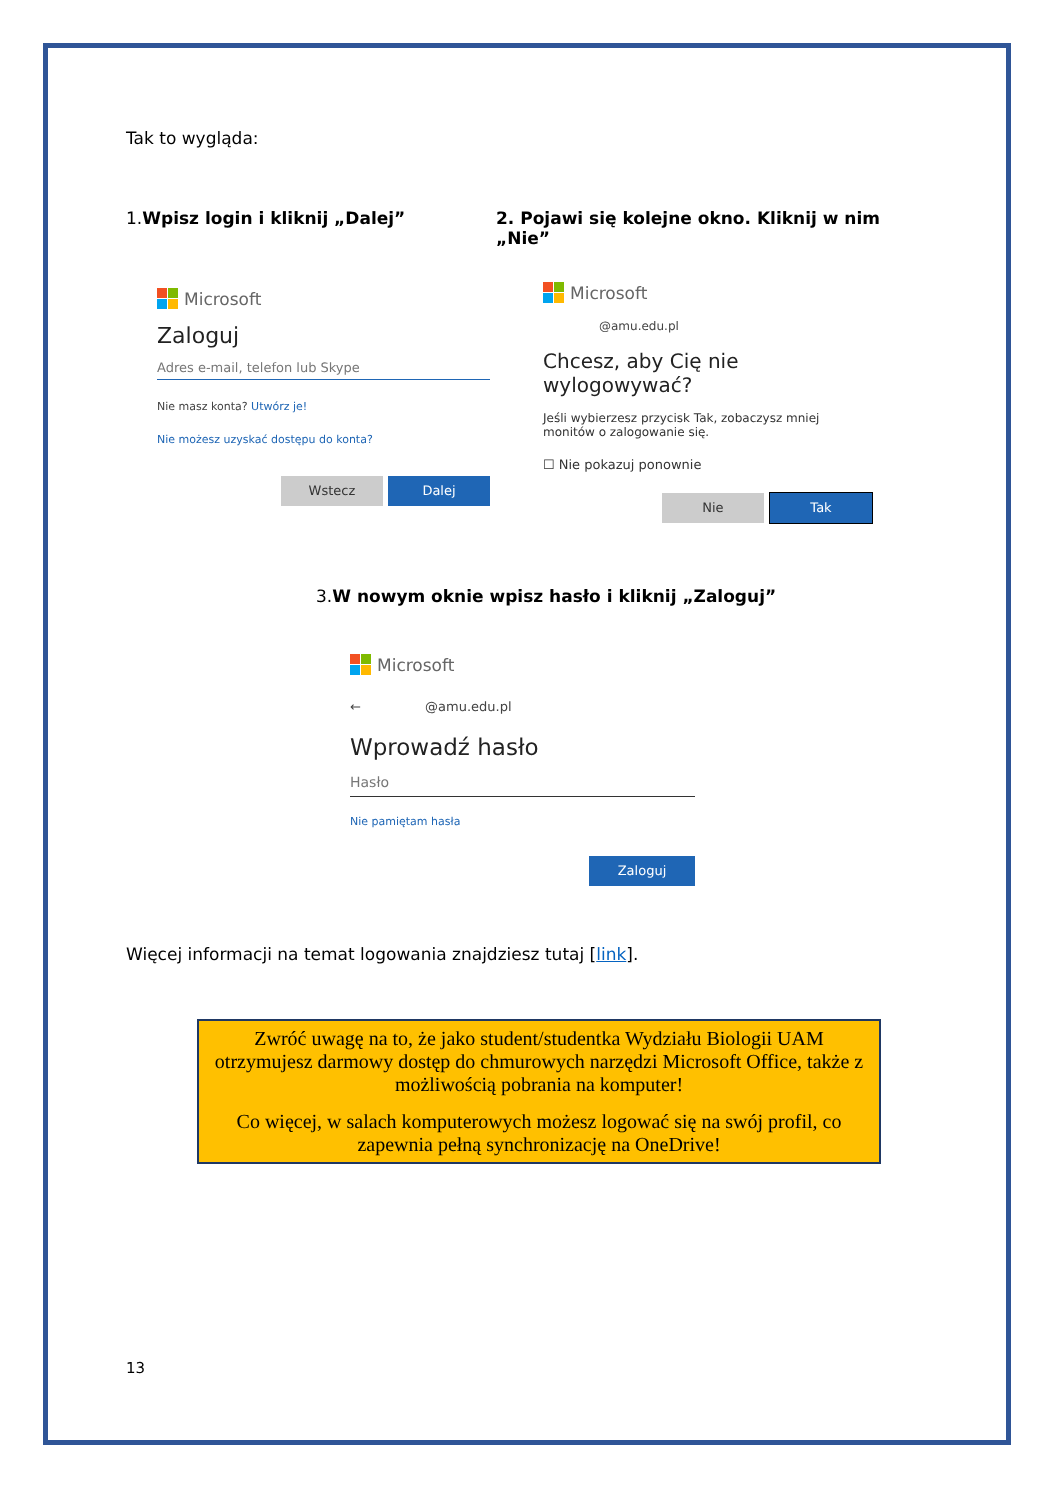Tak to wygląda:
1.Wpisz login i kliknij „Dalej”
Microsoft
Zaloguj
Adres e-mail, telefon lub Skype
Nie masz konta? Utwórz je!
Nie możesz uzyskać dostępu do konta?
Wstecz Dalej
2. Pojawi się kolejne okno. Kliknij w nim „Nie”
Microsoft
@amu.edu.pl
Chcesz, aby Cię nie wylogowywać?
Jeśli wybierzesz przycisk Tak, zobaczysz mniej monitów o zalogowanie się.
☐ Nie pokazuj ponownie
Nie Tak
3.W nowym oknie wpisz hasło i kliknij „Zaloguj”
Microsoft
← @amu.edu.pl
Wprowadź hasło
Hasło
Nie pamiętam hasła
Zaloguj
Więcej informacji na temat logowania znajdziesz tutaj [link].
Zwróć uwagę na to, że jako student/studentka Wydziału Biologii UAM otrzymujesz darmowy dostęp do chmurowych narzędzi Microsoft Office, także z możliwością pobrania na komputer!
Co więcej, w salach komputerowych możesz logować się na swój profil, co zapewnia pełną synchronizację na OneDrive!
13